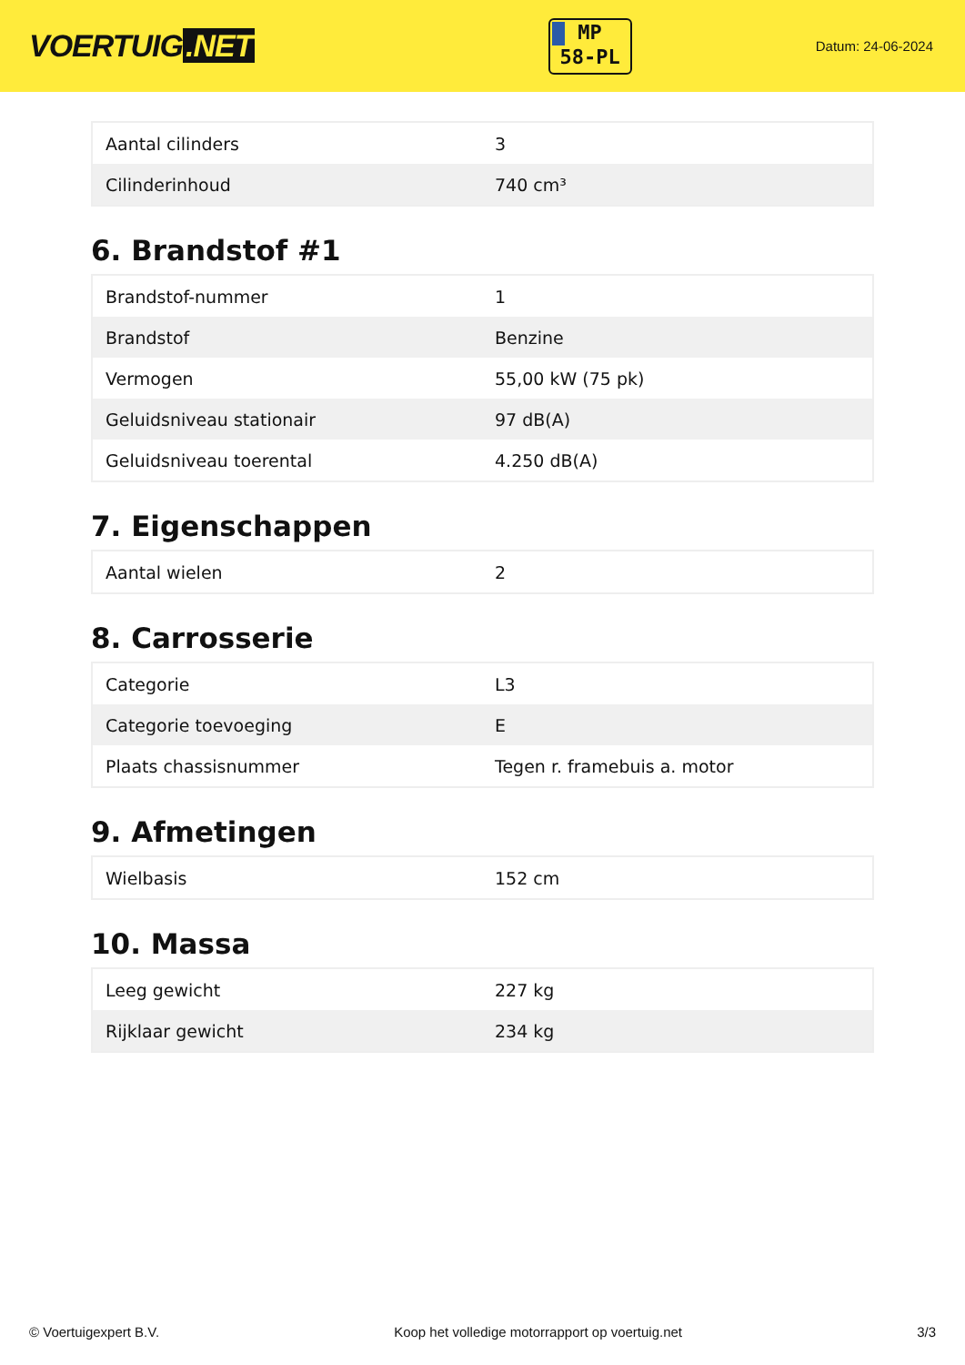VOERTUIG.NET
MP
58-PL
Datum: 24-06-2024
| Aantal cilinders | 3 |
| Cilinderinhoud | 740 cm³ |
6. Brandstof #1
| Brandstof-nummer | 1 |
| Brandstof | Benzine |
| Vermogen | 55,00 kW (75 pk) |
| Geluidsniveau stationair | 97 dB(A) |
| Geluidsniveau toerental | 4.250 dB(A) |
7. Eigenschappen
| Aantal wielen | 2 |
8. Carrosserie
| Categorie | L3 |
| Categorie toevoeging | E |
| Plaats chassisnummer | Tegen r. framebuis a. motor |
9. Afmetingen
| Wielbasis | 152 cm |
10. Massa
| Leeg gewicht | 227 kg |
| Rijklaar gewicht | 234 kg |
© Voertuigexpert B.V. Koop het volledige motorrapport op voertuig.net 3/3